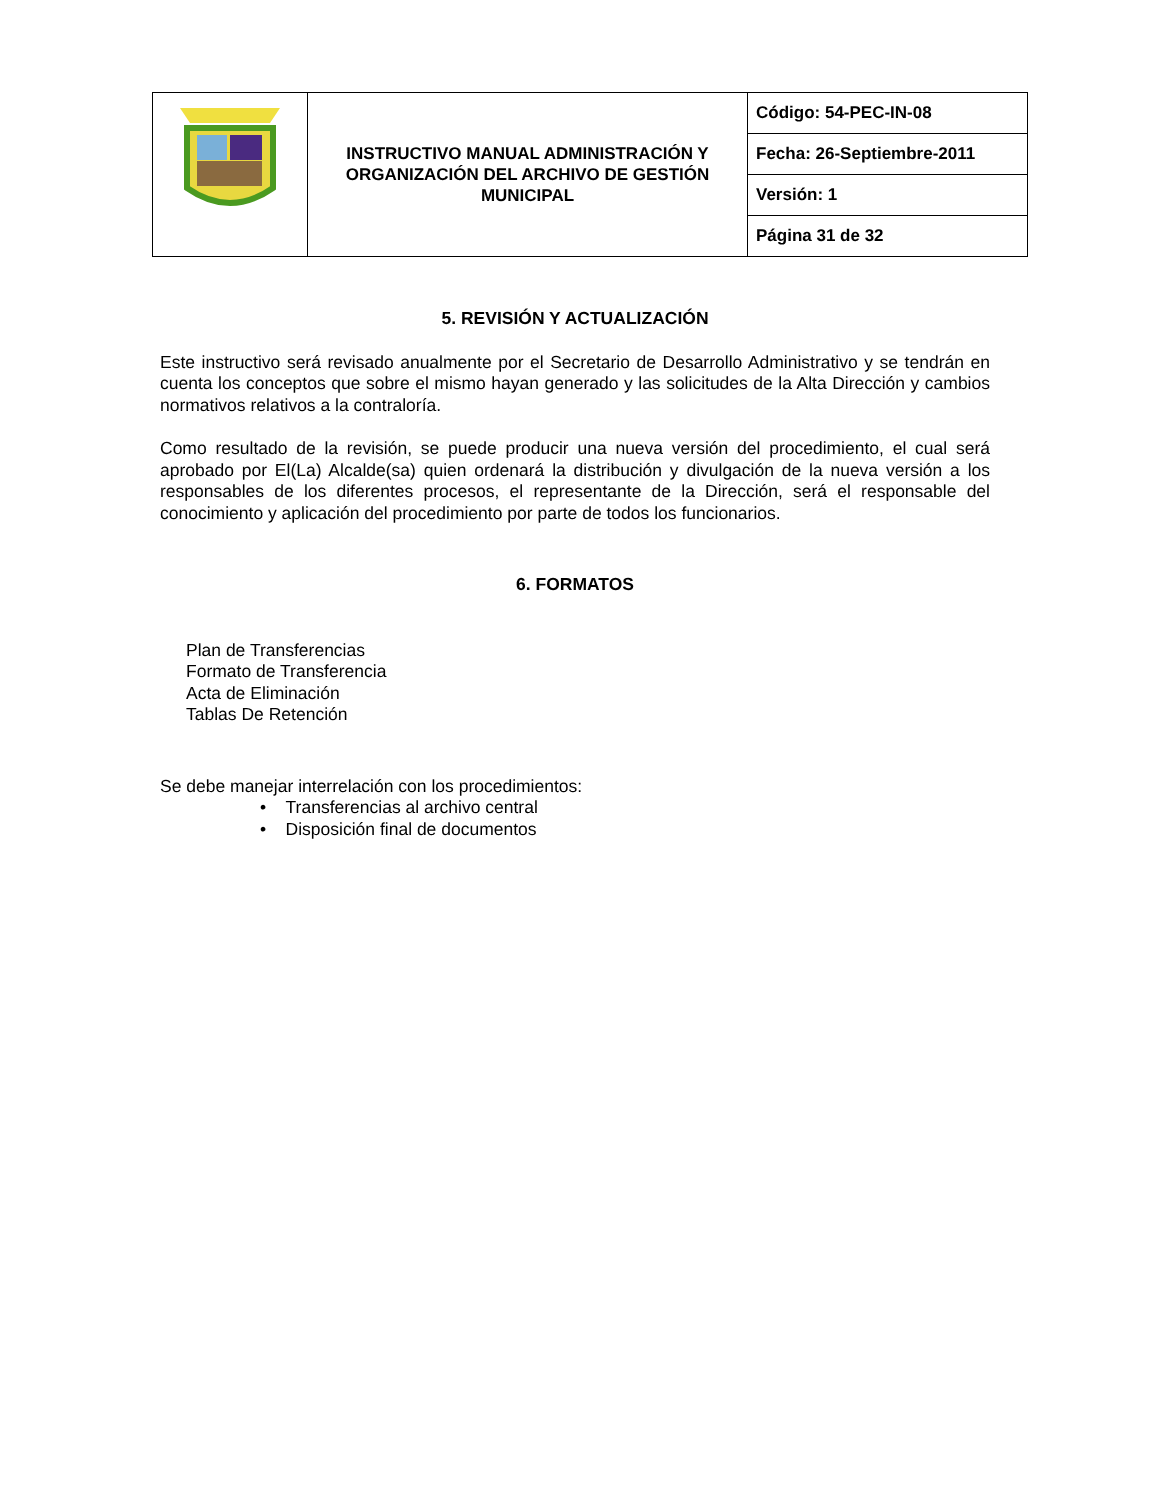| | INSTRUCTIVO MANUAL ADMINISTRACIÓN Y ORGANIZACIÓN DEL ARCHIVO DE GESTIÓN MUNICIPAL | Código: 54-PEC-IN-08 |
| | | Fecha: 26-Septiembre-2011 |
| | | Versión: 1 |
| | | Página 31 de 32 |
5. REVISIÓN Y ACTUALIZACIÓN
Este instructivo será revisado anualmente por el Secretario de Desarrollo Administrativo y se tendrán en cuenta los conceptos que sobre el mismo hayan generado y las solicitudes de la Alta Dirección y cambios normativos relativos a la contraloría.
Como resultado de la revisión, se puede producir una nueva versión del procedimiento, el cual será aprobado por El(La) Alcalde(sa) quien ordenará la distribución y divulgación de la nueva versión a los responsables de los diferentes procesos, el representante de la Dirección, será el responsable del conocimiento y aplicación del procedimiento por parte de todos los funcionarios.
6. FORMATOS
Plan de Transferencias
Formato de Transferencia
Acta de Eliminación
Tablas De Retención
Se debe manejar interrelación con los procedimientos:
• Transferencias al archivo central
• Disposición final de documentos